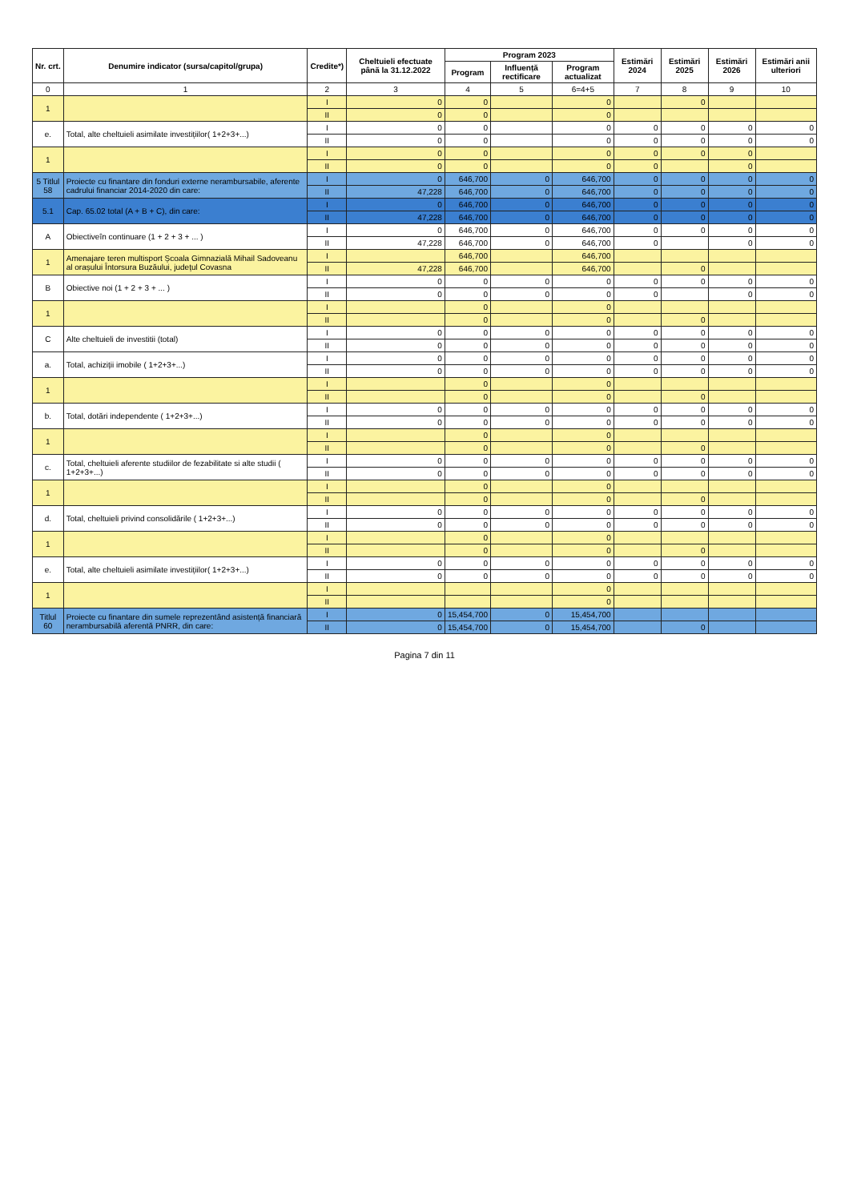| Nr. crt. | Denumire indicator (sursa/capitol/grupa) | Credite*) | Cheltuieli efectuate până la 31.12.2022 | Program 2023 | | | Estimări 2024 | Estimări 2025 | Estimări 2026 | Estimări anii ulteriori |
| --- | --- | --- | --- | --- | --- | --- | --- | --- | --- | --- |
| | | | | Program | Influență rectificare | Program actualizat | | | | |
| 0 | 1 | 2 | 3 | 4 | 5 | 6=4+5 | 7 | 8 | 9 | 10 |
| 1 | | I | 0 | 0 | | 0 | | 0 | | |
| | | II | 0 | 0 | | 0 | | | | |
| e. | Total, alte cheltuieli asimilate investițiilor( 1+2+3+...) | I | 0 | 0 | | 0 | 0 | 0 | 0 | 0 |
| | | II | 0 | 0 | | 0 | 0 | 0 | 0 | 0 |
| 1 | | I | 0 | 0 | | 0 | 0 | 0 | 0 | |
| | | II | 0 | 0 | | 0 | 0 | | 0 | |
| 5 Titlul 58 | Proiecte cu finantare din fonduri externe nerambursabile, aferente cadrului financiar 2014-2020 din care: | I | 0 | 646,700 | 0 | 646,700 | 0 | 0 | 0 | 0 |
| | | II | 47,228 | 646,700 | 0 | 646,700 | 0 | 0 | 0 | 0 |
| 5.1 | Cap. 65.02 total (A + B + C), din care: | I | 0 | 646,700 | 0 | 646,700 | 0 | 0 | 0 | 0 |
| | | II | 47,228 | 646,700 | 0 | 646,700 | 0 | 0 | 0 | 0 |
| A | Obiectiveîn continuare (1 + 2 + 3 + ... ) | I | 0 | 646,700 | 0 | 646,700 | 0 | 0 | 0 | 0 |
| | | II | 47,228 | 646,700 | 0 | 646,700 | 0 | | 0 | 0 |
| 1 | Amenajare teren multisport Școala Gimnazială Mihail Sadoveanu al orașului Întorsura Buzăului, județul Covasna | I | | 646,700 | | 646,700 | | | | |
| | | II | 47,228 | 646,700 | | 646,700 | | 0 | | |
| B | Obiective noi (1 + 2 + 3 + ... ) | I | 0 | 0 | 0 | 0 | 0 | 0 | 0 | 0 |
| | | II | 0 | 0 | 0 | 0 | 0 | | 0 | 0 |
| 1 | | I | | 0 | | 0 | | | | |
| | | II | | 0 | | 0 | | 0 | | |
| C | Alte cheltuieli de investitii (total) | I | 0 | 0 | 0 | 0 | 0 | 0 | 0 | 0 |
| | | II | 0 | 0 | 0 | 0 | 0 | 0 | 0 | 0 |
| a. | Total, achiziții imobile ( 1+2+3+...) | I | 0 | 0 | 0 | 0 | 0 | 0 | 0 | 0 |
| | | II | 0 | 0 | 0 | 0 | 0 | 0 | 0 | 0 |
| 1 | | I | | 0 | | 0 | | | | |
| | | II | | 0 | | 0 | | 0 | | |
| b. | Total, dotări independente ( 1+2+3+...) | I | 0 | 0 | 0 | 0 | 0 | 0 | 0 | 0 |
| | | II | 0 | 0 | 0 | 0 | 0 | 0 | 0 | 0 |
| 1 | | I | | 0 | | 0 | | | | |
| | | II | | 0 | | 0 | | 0 | | |
| c. | Total, cheltuieli aferente studiilor de fezabilitate si alte studii ( 1+2+3+...) | I | 0 | 0 | 0 | 0 | 0 | 0 | 0 | 0 |
| | | II | 0 | 0 | 0 | 0 | 0 | 0 | 0 | 0 |
| 1 | | I | | 0 | | 0 | | | | |
| | | II | | 0 | | 0 | | 0 | | |
| d. | Total, cheltuieli privind consolidările ( 1+2+3+...) | I | 0 | 0 | 0 | 0 | 0 | 0 | 0 | 0 |
| | | II | 0 | 0 | 0 | 0 | 0 | 0 | 0 | 0 |
| 1 | | I | | 0 | | 0 | | | | |
| | | II | | 0 | | 0 | | 0 | | |
| e. | Total, alte cheltuieli asimilate investițiilor( 1+2+3+...) | I | 0 | 0 | 0 | 0 | 0 | 0 | 0 | 0 |
| | | II | 0 | 0 | 0 | 0 | 0 | 0 | 0 | 0 |
| 1 | | I | | | | 0 | | | | |
| | | II | | | | 0 | | | | |
| Titlul 60 | Proiecte cu finantare din sumele reprezentând asistență financiară nerambursabilă aferentă PNRR, din care: | I | 0 | 15,454,700 | 0 | 15,454,700 | | | | |
| | | II | 0 | 15,454,700 | 0 | 15,454,700 | | 0 | | |
Pagina 7 din 11